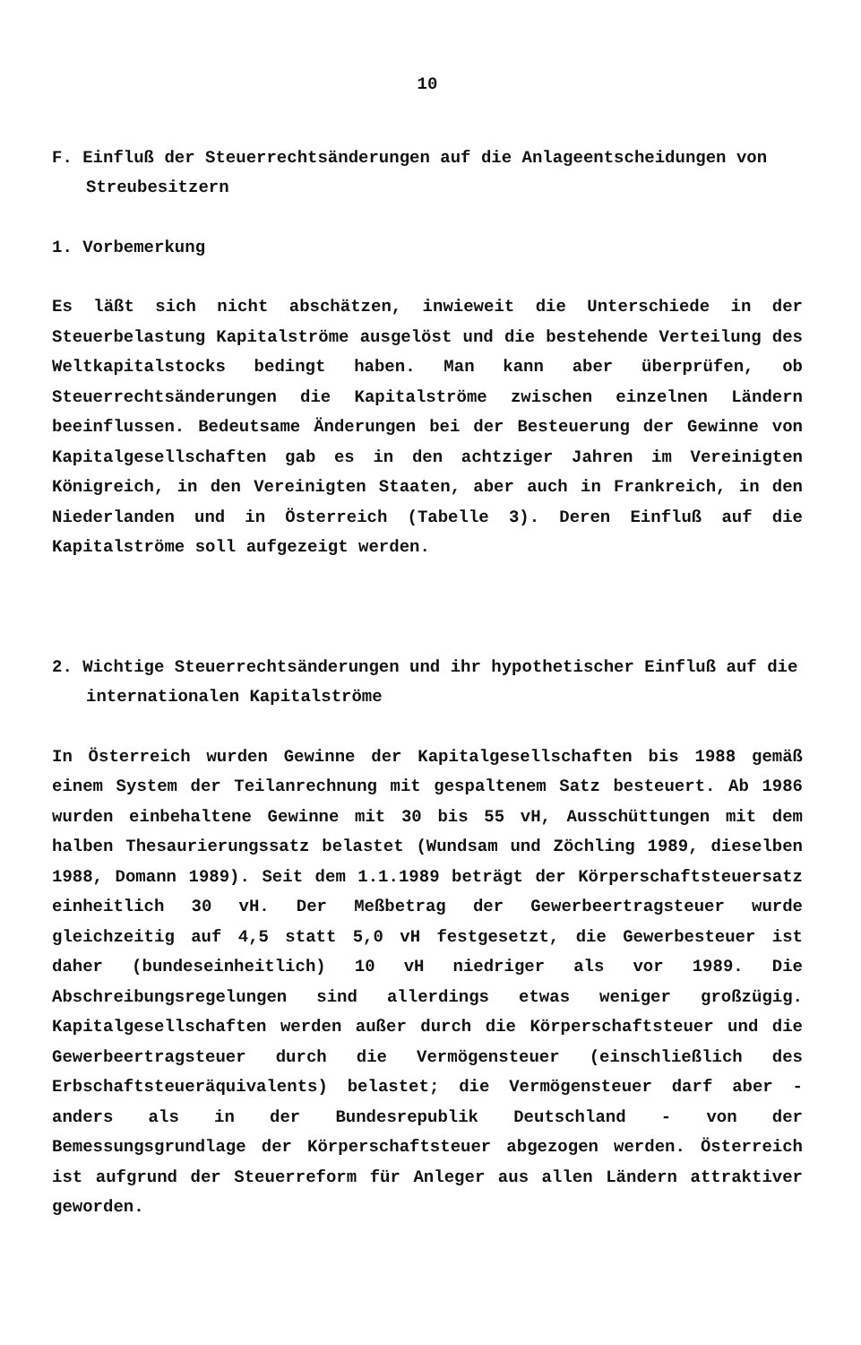10
F. Einfluß der Steuerrechtsänderungen auf die Anlageentscheidungen von Streubesitzern
1. Vorbemerkung
Es läßt sich nicht abschätzen, inwieweit die Unterschiede in der Steuerbelastung Kapitalströme ausgelöst und die bestehende Verteilung des Weltkapitalstocks bedingt haben. Man kann aber überprüfen, ob Steuerrechtsänderungen die Kapitalströme zwischen einzelnen Ländern beeinflussen. Bedeutsame Änderungen bei der Besteuerung der Gewinne von Kapitalgesellschaften gab es in den achtziger Jahren im Vereinigten Königreich, in den Vereinigten Staaten, aber auch in Frankreich, in den Niederlanden und in Österreich (Tabelle 3). Deren Einfluß auf die Kapitalströme soll aufgezeigt werden.
2. Wichtige Steuerrechtsänderungen und ihr hypothetischer Einfluß auf die internationalen Kapitalströme
In Österreich wurden Gewinne der Kapitalgesellschaften bis 1988 gemäß einem System der Teilanrechnung mit gespaltenem Satz besteuert. Ab 1986 wurden einbehaltene Gewinne mit 30 bis 55 vH, Ausschüttungen mit dem halben Thesaurierungssatz belastet (Wundsam und Zöchling 1989, dieselben 1988, Domann 1989). Seit dem 1.1.1989 beträgt der Körperschaftsteuersatz einheitlich 30 vH. Der Meßbetrag der Gewerbeertragsteuer wurde gleichzeitig auf 4,5 statt 5,0 vH festgesetzt, die Gewerbesteuer ist daher (bundeseinheitlich) 10 vH niedriger als vor 1989. Die Abschreibungsregelungen sind allerdings etwas weniger großzügig. Kapitalgesellschaften werden außer durch die Körperschaftsteuer und die Gewerbeertragsteuer durch die Vermögensteuer (einschließlich des Erbschaftsteueräquivalents) belastet; die Vermögensteuer darf aber - anders als in der Bundesrepublik Deutschland - von der Bemessungsgrundlage der Körperschaftsteuer abgezogen werden. Österreich ist aufgrund der Steuerreform für Anleger aus allen Ländern attraktiver geworden.